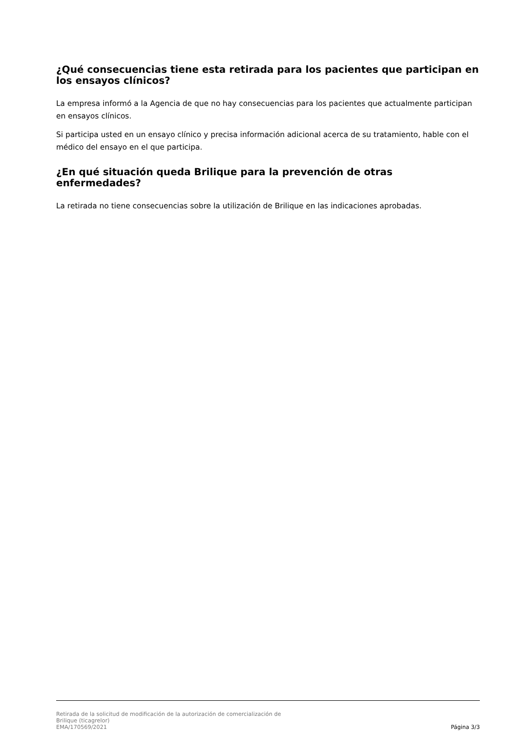¿Qué consecuencias tiene esta retirada para los pacientes que participan en los ensayos clínicos?
La empresa informó a la Agencia de que no hay consecuencias para los pacientes que actualmente participan en ensayos clínicos.
Si participa usted en un ensayo clínico y precisa información adicional acerca de su tratamiento, hable con el médico del ensayo en el que participa.
¿En qué situación queda Brilique para la prevención de otras enfermedades?
La retirada no tiene consecuencias sobre la utilización de Brilique en las indicaciones aprobadas.
Retirada de la solicitud de modificación de la autorización de comercialización de
Brilique (ticagrelor)
EMA/170569/2021
Página 3/3